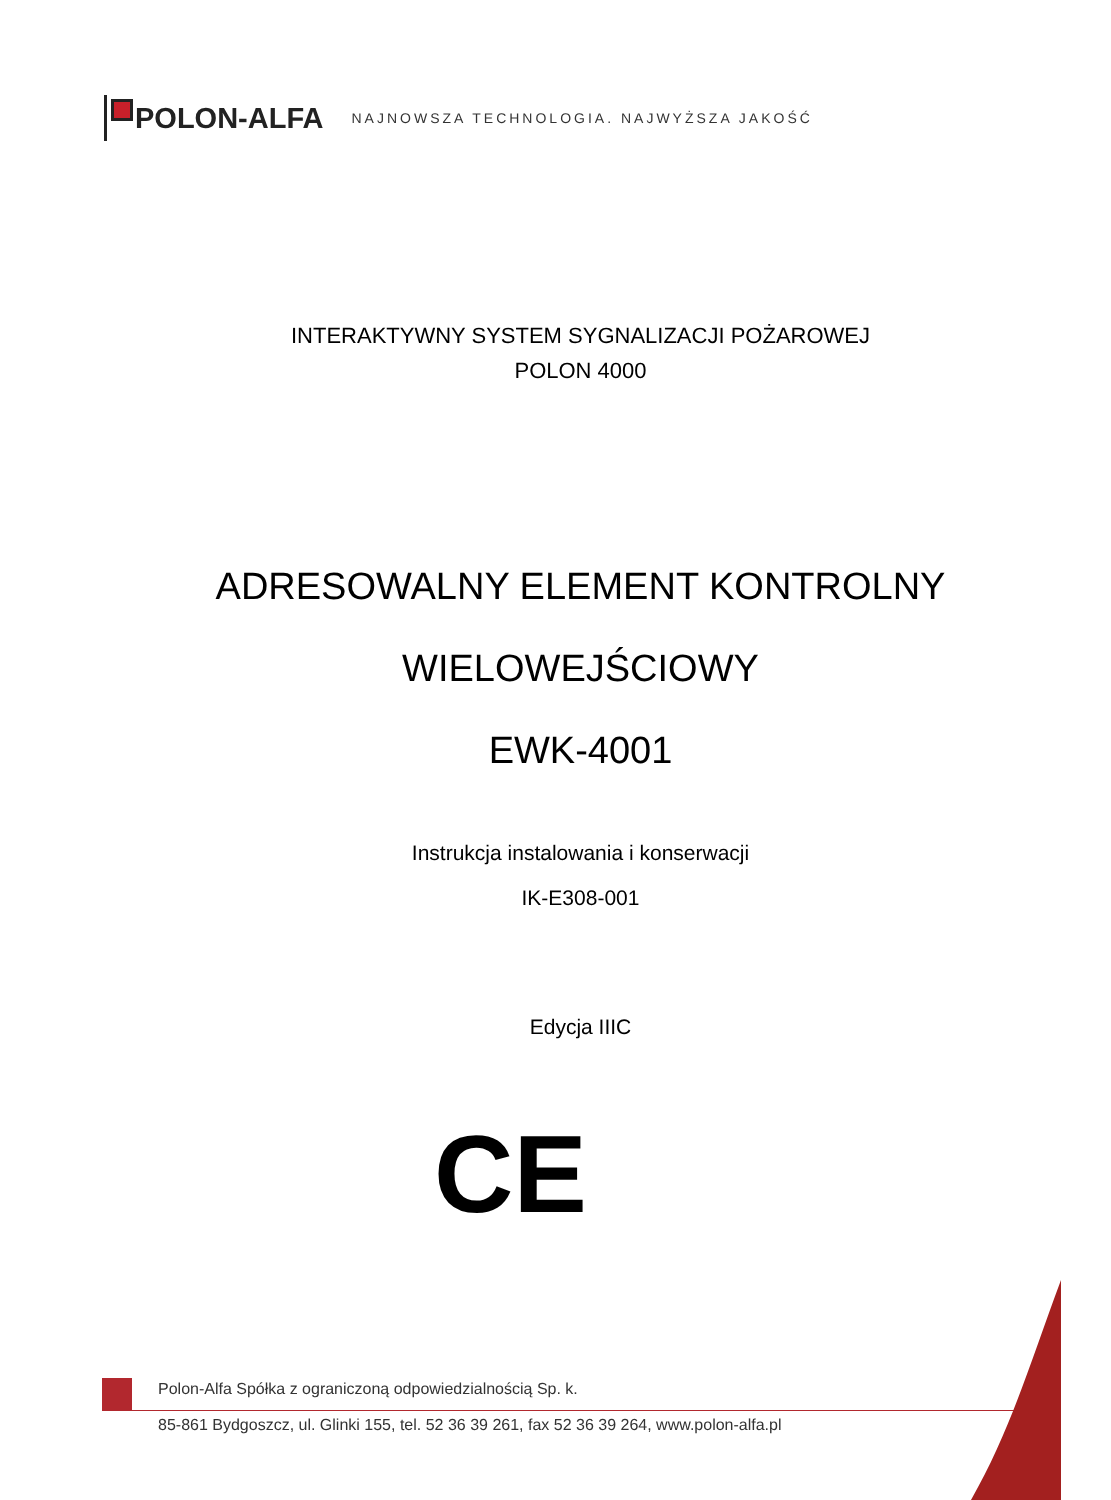POLON-ALFA NAJNOWSZA TECHNOLOGIA. NAJWYŻSZA JAKOŚĆ
INTERAKTYWNY SYSTEM SYGNALIZACJI POŻAROWEJ
POLON 4000
ADRESOWALNY ELEMENT KONTROLNY
WIELOWEJŚCIOWY
EWK-4001
Instrukcja instalowania i konserwacji
IK-E308-001
Edycja IIIC
CE
Polon-Alfa Spółka z ograniczoną odpowiedzialnością Sp. k.
85-861 Bydgoszcz, ul. Glinki 155, tel. 52 36 39 261, fax 52 36 39 264, www.polon-alfa.pl